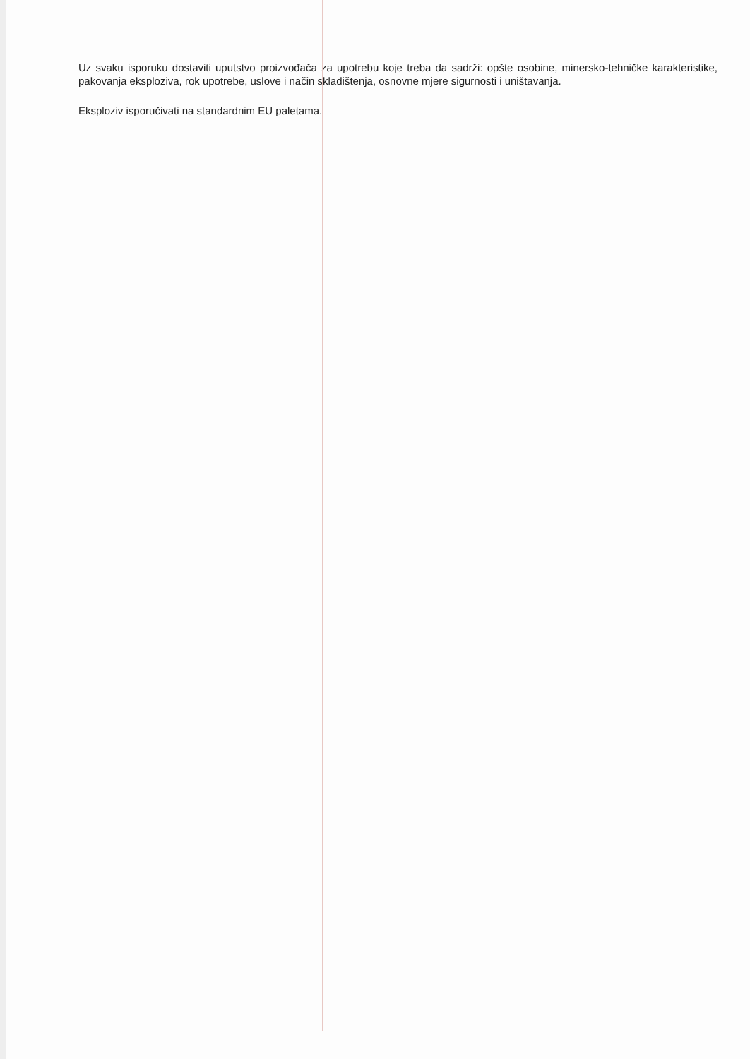Uz svaku isporuku dostaviti uputstvo proizvođača za upotrebu koje treba da sadrži: opšte osobine, minersko-tehničke karakteristike, pakovanja eksploziva, rok upotrebe, uslove i način skladištenja, osnovne mjere sigurnosti i uništavanja.
Eksploziv isporučivati na standardnim EU paletama.